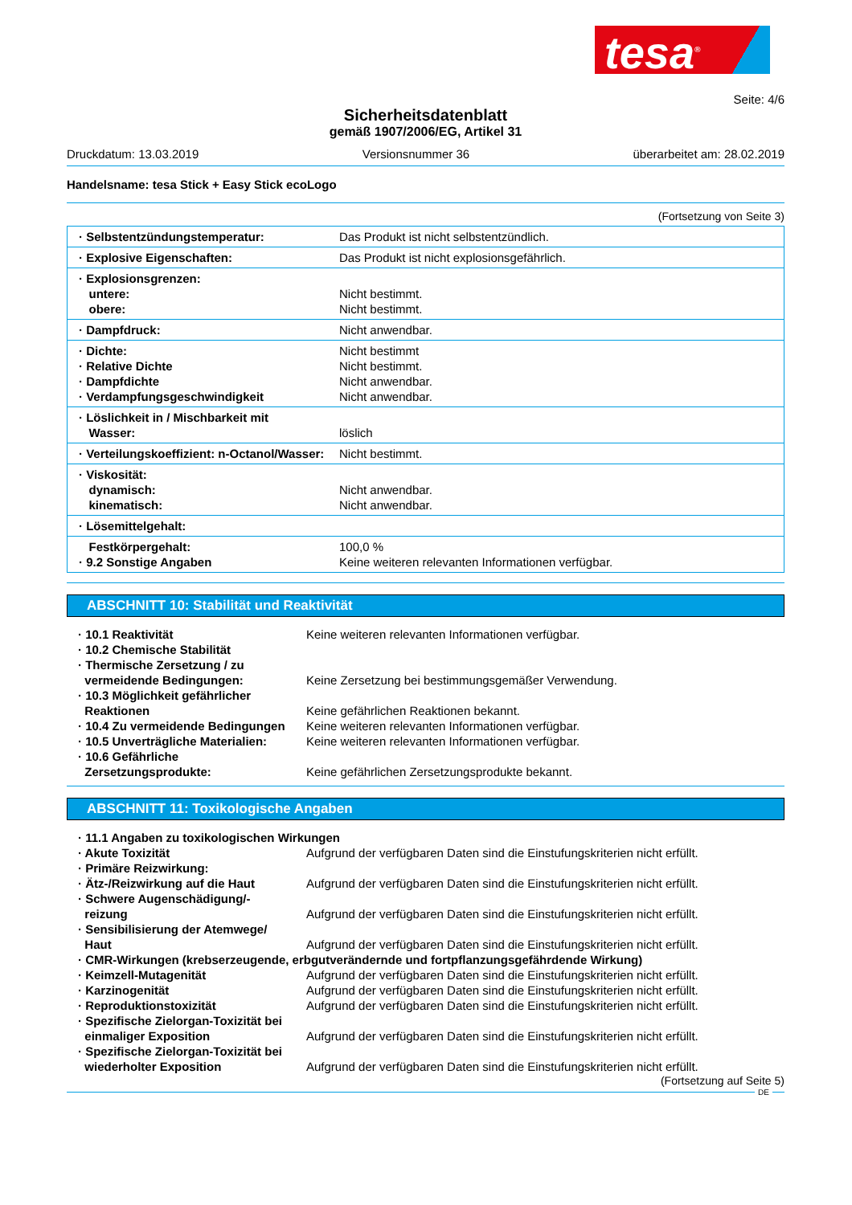tesa<sup>®</sup>
Seite: 4/6
Sicherheitsdatenblatt
gemäß 1907/2006/EG, Artikel 31
Druckdatum: 13.03.2019 Versionsnummer 36 überarbeitet am: 28.02.2019
Handelsname: tesa Stick + Easy Stick ecoLogo
(Fortsetzung von Seite 3)
| · Selbstentzündungstemperatur: | Das Produkt ist nicht selbstentzündlich. |
| · Explosive Eigenschaften: | Das Produkt ist nicht explosionsgefährlich. |
| · Explosionsgrenzen: untere: obere: | Nicht bestimmt. Nicht bestimmt. |
| · Dampfdruck: | Nicht anwendbar. |
| · Dichte: · Relative Dichte · Dampfdichte · Verdampfungsgeschwindigkeit | Nicht bestimmt Nicht bestimmt. Nicht anwendbar. Nicht anwendbar. |
| · Löslichkeit in / Mischbarkeit mit Wasser: | löslich |
| · Verteilungskoeffizient: n-Octanol/Wasser: | Nicht bestimmt. |
| · Viskosität: dynamisch: kinematisch: | Nicht anwendbar. Nicht anwendbar. |
| · Lösemittelgehalt: | |
| Festkörpergehalt: · 9.2 Sonstige Angaben | 100,0 % Keine weiteren relevanten Informationen verfügbar. |
ABSCHNITT 10: Stabilität und Reaktivität
| · 10.1 Reaktivität | Keine weiteren relevanten Informationen verfügbar. |
| · 10.2 Chemische Stabilität | |
| · Thermische Zersetzung / zu vermeidende Bedingungen: | Keine Zersetzung bei bestimmungsgemäßer Verwendung. |
| · 10.3 Möglichkeit gefährlicher Reaktionen | Keine gefährlichen Reaktionen bekannt. |
| · 10.4 Zu vermeidende Bedingungen | Keine weiteren relevanten Informationen verfügbar. |
| · 10.5 Unverträgliche Materialien: | Keine weiteren relevanten Informationen verfügbar. |
| · 10.6 Gefährliche Zersetzungsprodukte: | Keine gefährlichen Zersetzungsprodukte bekannt. |
ABSCHNITT 11: Toxikologische Angaben
| · 11.1 Angaben zu toxikologischen Wirkungen | |
| · Akute Toxizität | Aufgrund der verfügbaren Daten sind die Einstufungskriterien nicht erfüllt. |
| · Primäre Reizwirkung: | |
| · Ätz-/Reizwirkung auf die Haut | Aufgrund der verfügbaren Daten sind die Einstufungskriterien nicht erfüllt. |
| · Schwere Augenschädigung/- reizung | Aufgrund der verfügbaren Daten sind die Einstufungskriterien nicht erfüllt. |
| · Sensibilisierung der Atemwege/ Haut | Aufgrund der verfügbaren Daten sind die Einstufungskriterien nicht erfüllt. |
| · CMR-Wirkungen (krebserzeugende, erbgutverändernde und fortpflanzungsgefährdende Wirkung) | |
| · Keimzell-Mutagenität | Aufgrund der verfügbaren Daten sind die Einstufungskriterien nicht erfüllt. |
| · Karzinogenität | Aufgrund der verfügbaren Daten sind die Einstufungskriterien nicht erfüllt. |
| · Reproduktionstoxizität | Aufgrund der verfügbaren Daten sind die Einstufungskriterien nicht erfüllt. |
| · Spezifische Zielorgan-Toxizität bei einmaliger Exposition | Aufgrund der verfügbaren Daten sind die Einstufungskriterien nicht erfüllt. |
| · Spezifische Zielorgan-Toxizität bei wiederholter Exposition | Aufgrund der verfügbaren Daten sind die Einstufungskriterien nicht erfüllt. |
(Fortsetzung auf Seite 5)
DE